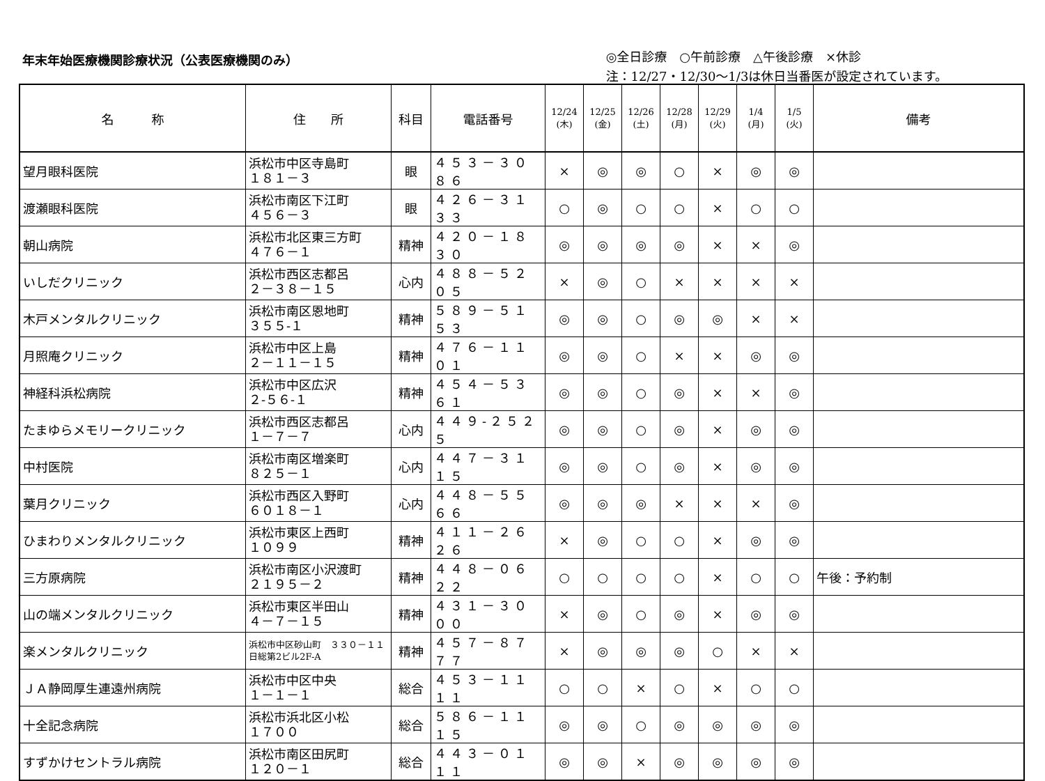年末年始医療機関診療状況（公表医療機関のみ）
◎全日診療　○午前診療　△午後診療　×休診
注：12/27・12/30～1/3は休日当番医が設定されています。
| 名 称 | 住 所 | 科目 | 電話番号 | 12/24 (木) | 12/25 (金) | 12/26 (土) | 12/28 (月) | 12/29 (火) | 1/4 (月) | 1/5 (火) | 備考 |
| --- | --- | --- | --- | --- | --- | --- | --- | --- | --- | --- | --- |
| 望月眼科医院 | 浜松市中区寺島町 １８１－３ | 眼 | ４５３－３０８６ | × | ◎ | ◎ | ○ | × | ◎ | ◎ | |
| 渡瀬眼科医院 | 浜松市南区下江町 ４５６－３ | 眼 | ４２６－３１３３ | ○ | ◎ | ○ | ○ | × | ○ | ○ | |
| 朝山病院 | 浜松市北区東三方町 ４７６－１ | 精神 | ４２０－１８３０ | ◎ | ◎ | ◎ | ◎ | × | × | ◎ | |
| いしだクリニック | 浜松市西区志都呂 ２－３８－１５ | 心内 | ４８８－５２０５ | × | ◎ | ○ | × | × | × | × | |
| 木戸メンタルクリニック | 浜松市南区恩地町 ３５５-１ | 精神 | ５８９－５１５３ | ◎ | ◎ | ○ | ◎ | ◎ | × | × | |
| 月照庵クリニック | 浜松市中区上島 ２－１１－１５ | 精神 | ４７６－１１０１ | ◎ | ◎ | ○ | × | × | ◎ | ◎ | |
| 神経科浜松病院 | 浜松市中区広沢 ２-５６-１ | 精神 | ４５４－５３６１ | ◎ | ◎ | ○ | ◎ | × | × | ◎ | |
| たまゆらメモリークリニック | 浜松市西区志都呂 １－７－７ | 心内 | ４４９-２５２５ | ◎ | ◎ | ○ | ◎ | × | ◎ | ◎ | |
| 中村医院 | 浜松市南区増楽町 ８２５－１ | 心内 | ４４７－３１１５ | ◎ | ◎ | ○ | ◎ | × | ◎ | ◎ | |
| 葉月クリニック | 浜松市西区入野町 ６０１８－１ | 心内 | ４４８－５５６６ | ◎ | ◎ | ◎ | × | × | × | ◎ | |
| ひまわりメンタルクリニック | 浜松市東区上西町 １０９９ | 精神 | ４１１－２６２６ | × | ◎ | ○ | ○ | × | ◎ | ◎ | |
| 三方原病院 | 浜松市南区小沢渡町 ２１９５－２ | 精神 | ４４８－０６２２ | ○ | ○ | ○ | ○ | × | ○ | ○ | 午後：予約制 |
| 山の端メンタルクリニック | 浜松市東区半田山 ４－７－１５ | 精神 | ４３１－３０００ | × | ◎ | ○ | ◎ | × | ◎ | ◎ | |
| 楽メンタルクリニック | 浜松市中区砂山町 ３３０－１１ 日総第2ビル2F-A | 精神 | ４５７－８７７７ | × | ◎ | ◎ | ◎ | ○ | × | × | |
| ＪＡ静岡厚生連遠州病院 | 浜松市中区中央 １－１－１ | 総合 | ４５３－１１１１ | ○ | ○ | × | ○ | × | ○ | ○ | |
| 十全記念病院 | 浜松市浜北区小松 １７００ | 総合 | ５８６－１１１５ | ◎ | ◎ | ○ | ◎ | ◎ | ◎ | ◎ | |
| すずかけセントラル病院 | 浜松市南区田尻町 １２０－１ | 総合 | ４４３－０１１１ | ◎ | ◎ | × | ◎ | ◎ | ◎ | ◎ | |